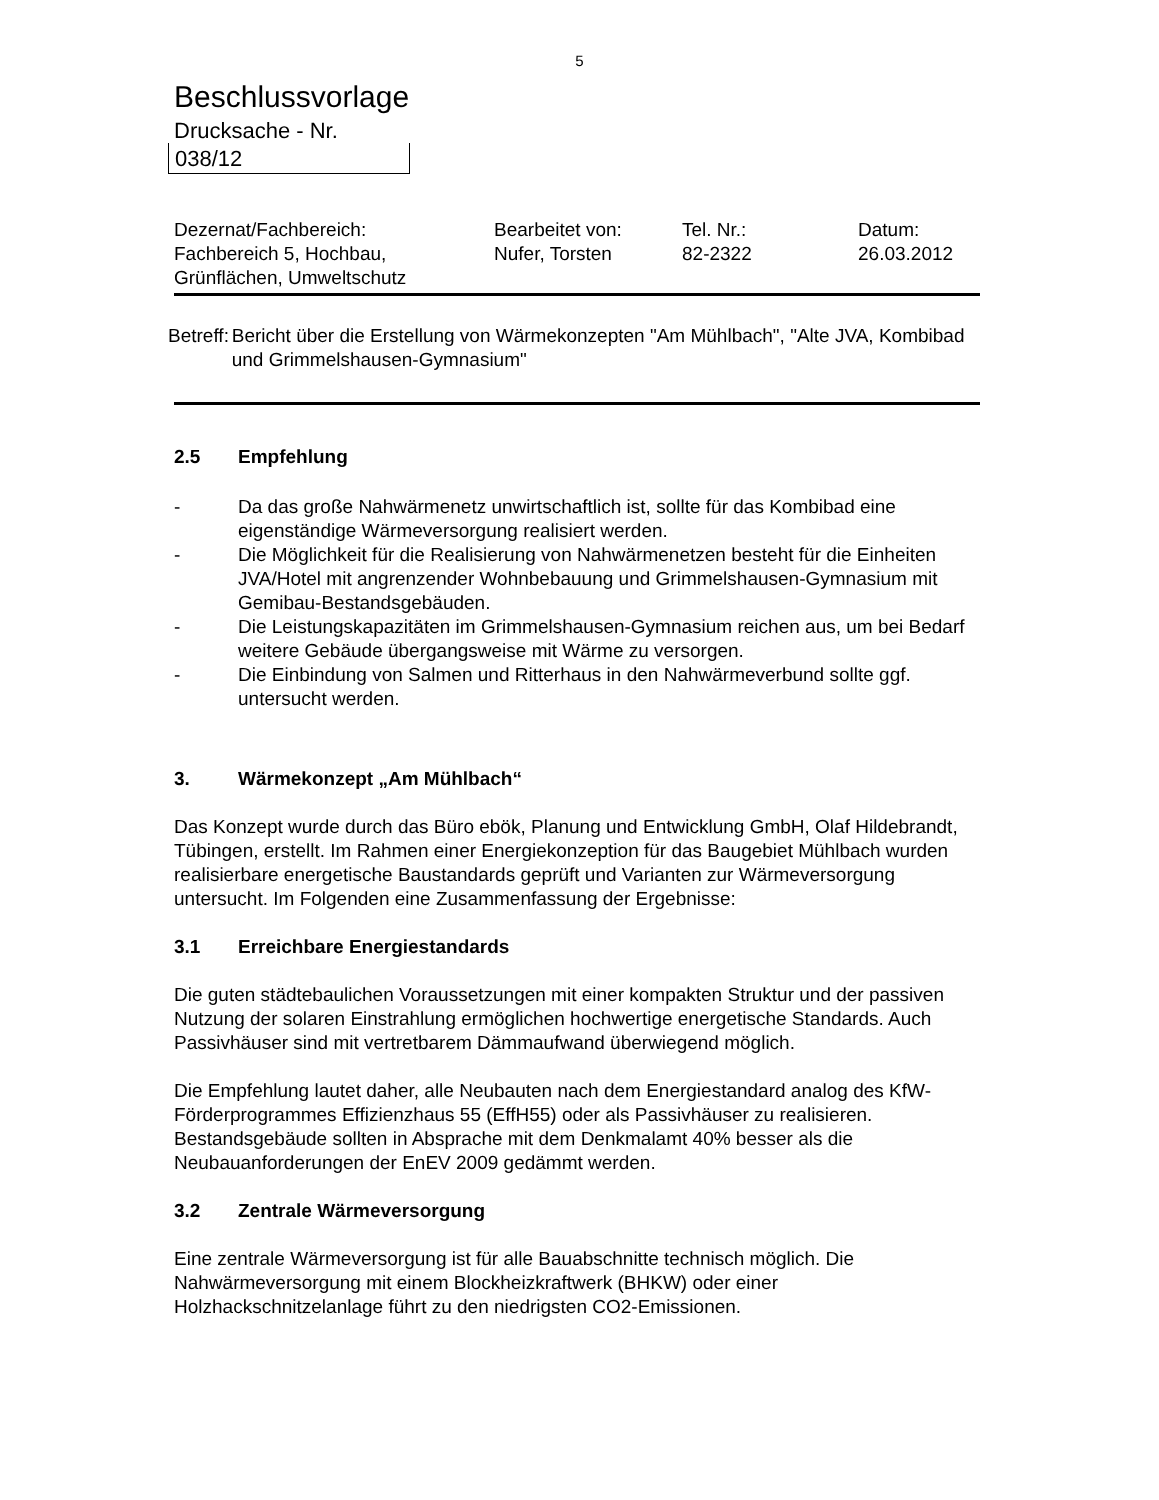5
Beschlussvorlage
Drucksache - Nr.
038/12
| Dezernat/Fachbereich: Fachbereich 5, Hochbau, Grünflächen, Umweltschutz | Bearbeitet von: Nufer, Torsten | Tel. Nr.: 82-2322 | Datum: 26.03.2012 |
Betreff:
Bericht über die Erstellung von Wärmekonzepten "Am Mühlbach", "Alte JVA, Kombibad und Grimmelshausen-Gymnasium"
2.5 Empfehlung
- Da das große Nahwärmenetz unwirtschaftlich ist, sollte für das Kombibad eine eigenständige Wärmeversorgung realisiert werden.
- Die Möglichkeit für die Realisierung von Nahwärmenetzen besteht für die Einheiten JVA/Hotel mit angrenzender Wohnbebauung und Grimmelshausen-Gymnasium mit Gemibau-Bestandsgebäuden.
- Die Leistungskapazitäten im Grimmelshausen-Gymnasium reichen aus, um bei Bedarf weitere Gebäude übergangsweise mit Wärme zu versorgen.
- Die Einbindung von Salmen und Ritterhaus in den Nahwärmeverbund sollte ggf. untersucht werden.
3. Wärmekonzept „Am Mühlbach“
Das Konzept wurde durch das Büro ebök, Planung und Entwicklung GmbH, Olaf Hildebrandt, Tübingen, erstellt. Im Rahmen einer Energiekonzeption für das Baugebiet Mühlbach wurden realisierbare energetische Baustandards geprüft und Varianten zur Wärmeversorgung untersucht. Im Folgenden eine Zusammenfassung der Ergebnisse:
3.1 Erreichbare Energiestandards
Die guten städtebaulichen Voraussetzungen mit einer kompakten Struktur und der passiven Nutzung der solaren Einstrahlung ermöglichen hochwertige energetische Standards. Auch Passivhäuser sind mit vertretbarem Dämmaufwand überwiegend möglich.
Die Empfehlung lautet daher, alle Neubauten nach dem Energiestandard analog des KfW-Förderprogrammes Effizienzhaus 55 (EffH55) oder als Passivhäuser zu realisieren. Bestandsgebäude sollten in Absprache mit dem Denkmalamt 40% besser als die Neubauanforderungen der EnEV 2009 gedämmt werden.
3.2 Zentrale Wärmeversorgung
Eine zentrale Wärmeversorgung ist für alle Bauabschnitte technisch möglich. Die Nahwärmeversorgung mit einem Blockheizkraftwerk (BHKW) oder einer Holzhackschnitzelanlage führt zu den niedrigsten CO2-Emissionen.